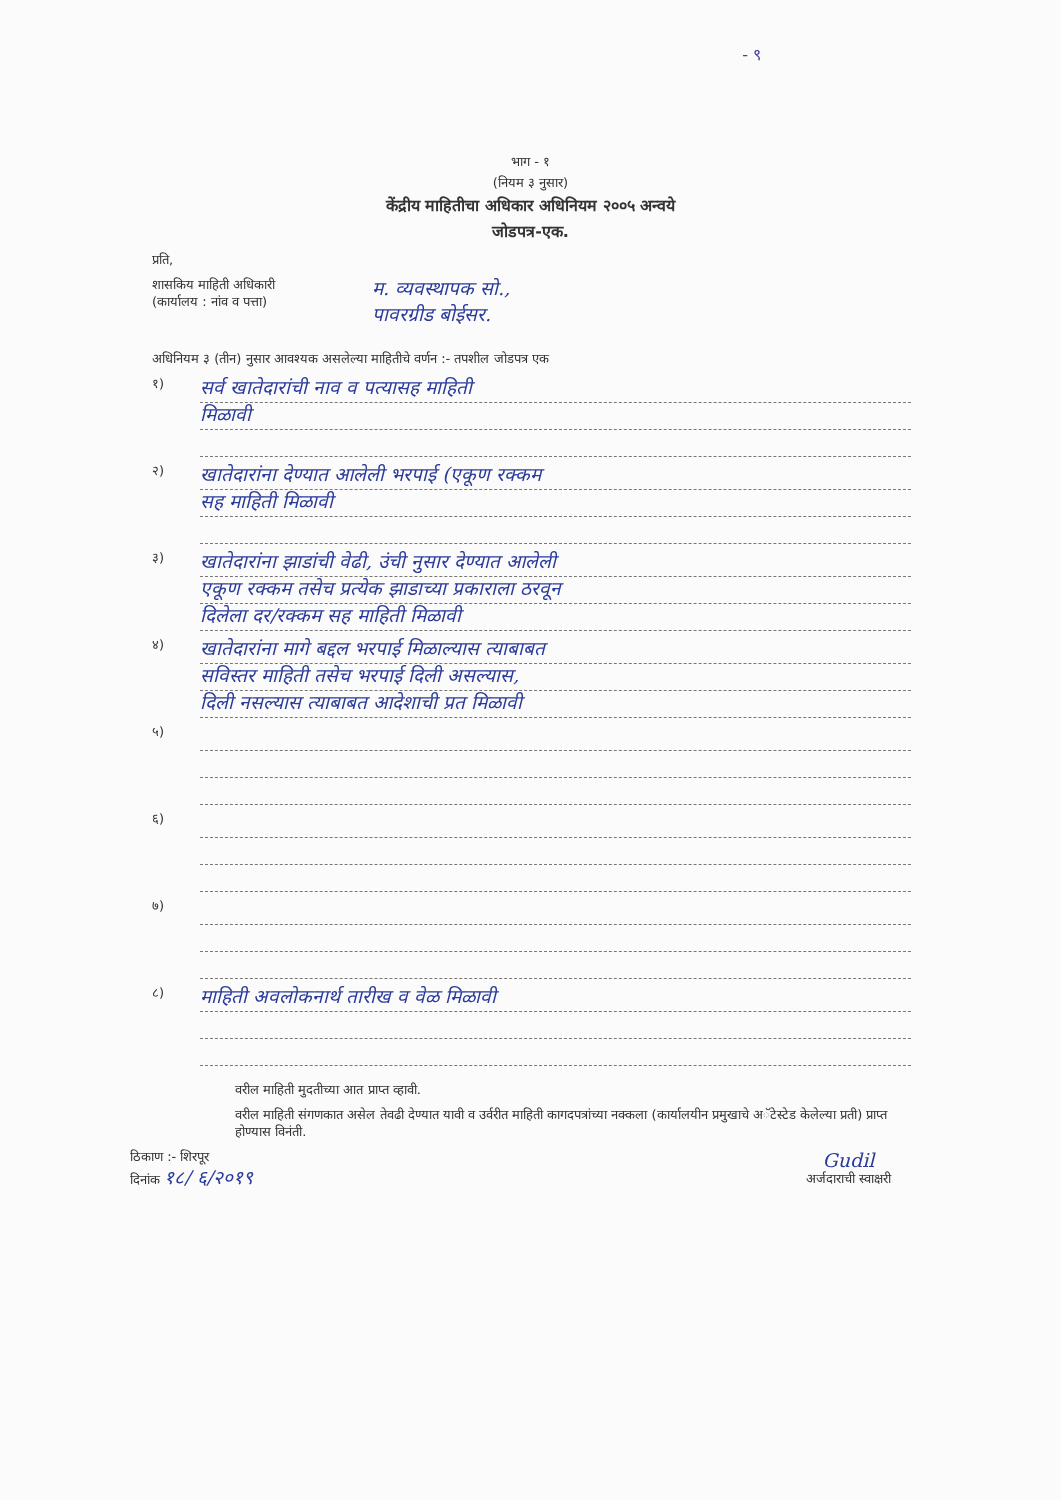- ९
भाग - १
(नियम ३ नुसार)
केंद्रीय माहितीचा अधिकार अधिनियम २००५ अन्वये
जोडपत्र-एक.
प्रति,
शासकिय माहिती अधिकारी
(कार्यालय : नांव व पत्ता)
म. व्यवस्थापक सो.,
पावरग्रीड बोईसर.
अधिनियम ३ (तीन) नुसार आवश्यक असलेल्या माहितीचे वर्णन :- तपशील जोडपत्र एक
१)
सर्व खातेदारांची नाव व पत्यासह माहिती
मिळावी
२)
खातेदारांना देण्यात आलेली भरपाई (एकूण रक्कम
सह माहिती मिळावी
३)
खातेदारांना झाडांची वेढी, उंची नुसार देण्यात आलेली
एकूण रक्कम तसेच प्रत्येक झाडाच्या प्रकाराला ठरवून
दिलेला दर/रक्कम सह माहिती मिळावी
४)
खातेदारांना मागे बद्दल भरपाई मिळाल्यास त्याबाबत
सविस्तर माहिती तसेच भरपाई दिली असल्यास,
दिली नसल्यास त्याबाबत आदेशाची प्रत मिळावी
५)
६)
७)
८)
माहिती अवलोकनार्थ तारीख व वेळ मिळावी
वरील माहिती मुदतीच्या आत प्राप्त व्हावी.
वरील माहिती संगणकात असेल तेवढी देण्यात यावी व उर्वरीत माहिती कागदपत्रांच्या नक्कला (कार्यालयीन प्रमुखाचे अॅटेस्टेड केलेल्या प्रती) प्राप्त होण्यास विनंती.
ठिकाण :- शिरपूर
दिनांक १८/ ६/२०१९
Gudil
अर्जदाराची स्वाक्षरी